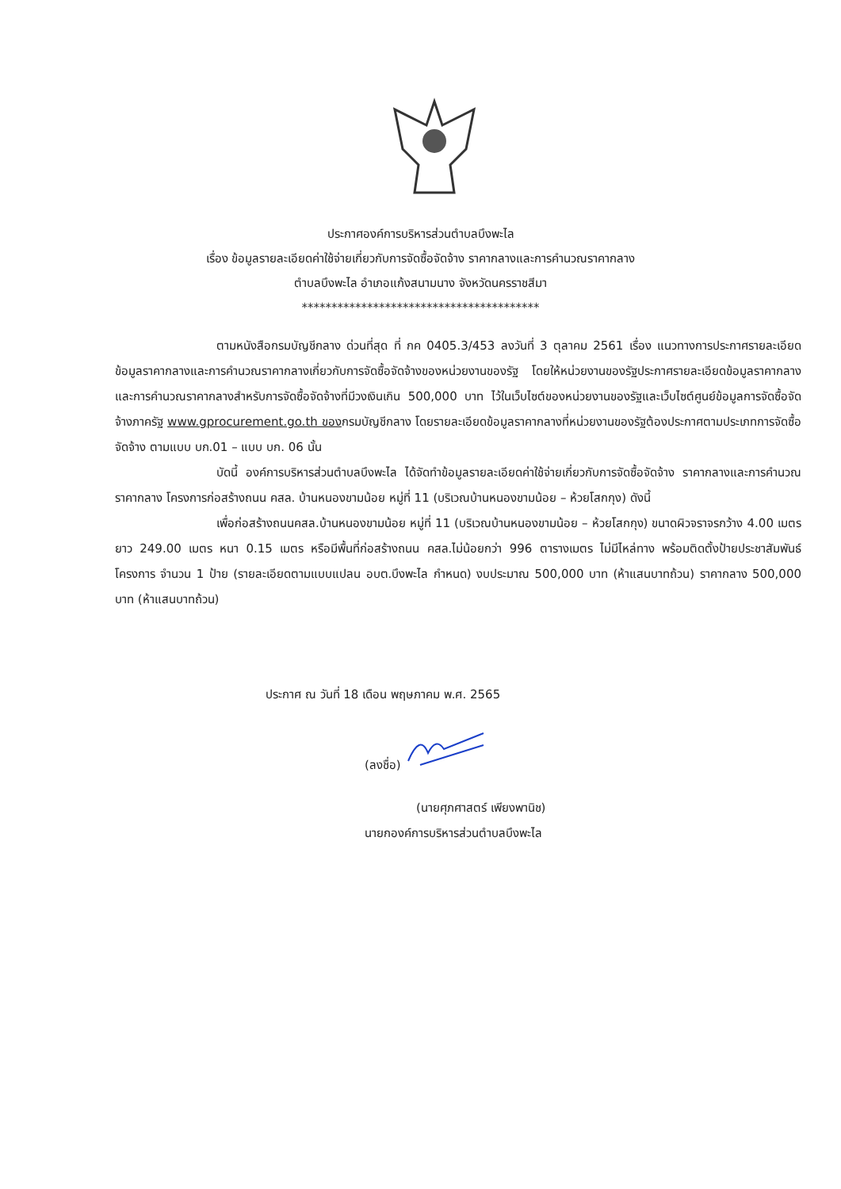ประกาศองค์การบริหารส่วนตำบลบึงพะไล
เรื่อง ข้อมูลรายละเอียดค่าใช้จ่ายเกี่ยวกับการจัดซื้อจัดจ้าง ราคากลางและการคำนวณราคากลาง
ตำบลบึงพะไล อำเภอแก้งสนามนาง จังหวัดนครราชสีมา
****************************************
ตามหนังสือกรมบัญชีกลาง ด่วนที่สุด ที่ กค 0405.3/453 ลงวันที่ 3 ตุลาคม 2561 เรื่อง แนวทางการประกาศรายละเอียดข้อมูลราคากลางและการคำนวณราคากลางเกี่ยวกับการจัดซื้อจัดจ้างของหน่วยงานของรัฐ โดยให้หน่วยงานของรัฐประกาศรายละเอียดข้อมูลราคากลางและการคำนวณราคากลางสำหรับการจัดซื้อจัดจ้างที่มีวงเงินเกิน 500,000 บาท ไว้ในเว็บไซต์ของหน่วยงานของรัฐและเว็บไซต์ศูนย์ข้อมูลการจัดซื้อจัดจ้างภาครัฐ www.gprocurement.go.th ของกรมบัญชีกลาง โดยรายละเอียดข้อมูลราคากลางที่หน่วยงานของรัฐต้องประกาศตามประเภทการจัดซื้อจัดจ้าง ตามแบบ บก.01 – แบบ บก. 06 นั้น
บัดนี้ องค์การบริหารส่วนตำบลบึงพะไล ได้จัดทำข้อมูลรายละเอียดค่าใช้จ่ายเกี่ยวกับการจัดซื้อจัดจ้าง ราคากลางและการคำนวณราคากลาง โครงการก่อสร้างถนน คสล. บ้านหนองขามน้อย หมู่ที่ 11 (บริเวณบ้านหนองขามน้อย – ห้วยโสกกุง) ดังนี้
เพื่อก่อสร้างถนนคสล.บ้านหนองขามน้อย หมู่ที่ 11 (บริเวณบ้านหนองขามน้อย – ห้วยโสกกุง) ขนาดผิวจราจรกว้าง 4.00 เมตร ยาว 249.00 เมตร หนา 0.15 เมตร หรือมีพื้นที่ก่อสร้างถนน คสล.ไม่น้อยกว่า 996 ตารางเมตร ไม่มีไหล่ทาง พร้อมติดตั้งป้ายประชาสัมพันธ์โครงการ จำนวน 1 ป้าย (รายละเอียดตามแบบแปลน อบต.บึงพะไล กำหนด) งบประมาณ 500,000 บาท (ห้าแสนบาทถ้วน) ราคากลาง 500,000 บาท (ห้าแสนบาทถ้วน)
ประกาศ ณ วันที่ 18 เดือน พฤษภาคม พ.ศ. 2565
(ลงชื่อ)
(นายศุภศาสตร์ เพียงพานิช)
นายกองค์การบริหารส่วนตำบลบึงพะไล